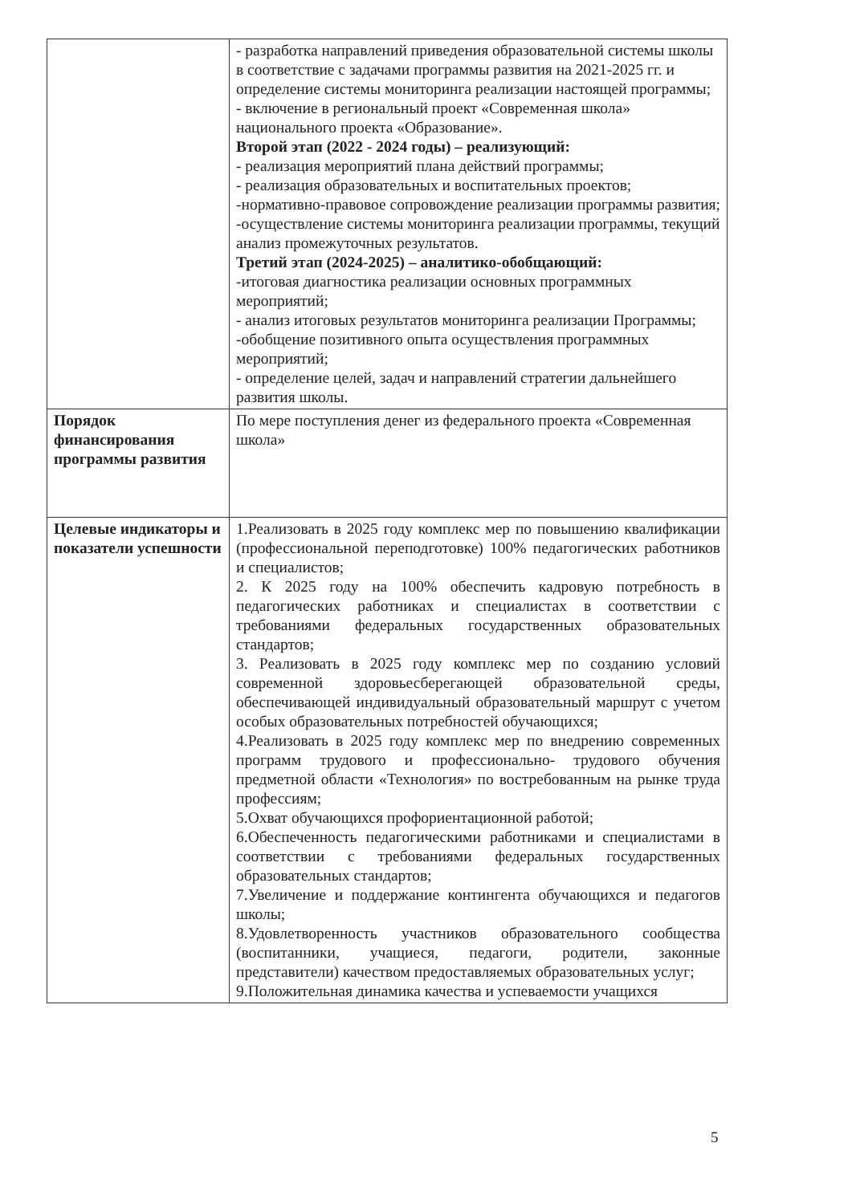| | - разработка направлений приведения образовательной системы школы в соответствие с задачами программы развития на 2021-2025 гг. и определение системы мониторинга реализации настоящей программы; - включение в региональный проект «Современная школа» национального проекта «Образование». Второй этап (2022 - 2024 годы) – реализующий: - реализация мероприятий плана действий программы; - реализация образовательных и воспитательных проектов; -нормативно-правовое сопровождение реализации программы развития; -осуществление системы мониторинга реализации программы, текущий анализ промежуточных результатов. Третий этап (2024-2025) – аналитико-обобщающий: -итоговая диагностика реализации основных программных мероприятий; - анализ итоговых результатов мониторинга реализации Программы; -обобщение позитивного опыта осуществления программных мероприятий; - определение целей, задач и направлений стратегии дальнейшего развития школы. |
| Порядок финансирования программы развития | По мере поступления денег из федерального проекта «Современная школа» |
| Целевые индикаторы и показатели успешности | 1.Реализовать в 2025 году комплекс мер по повышению квалификации (профессиональной переподготовке) 100% педагогических работников и специалистов; 2. К 2025 году на 100% обеспечить кадровую потребность в педагогических работниках и специалистах в соответствии с требованиями федеральных государственных образовательных стандартов; 3. Реализовать в 2025 году комплекс мер по созданию условий современной здоровьесберегающей образовательной среды, обеспечивающей индивидуальный образовательный маршрут с учетом особых образовательных потребностей обучающихся; 4.Реализовать в 2025 году комплекс мер по внедрению современных программ трудового и профессионально- трудового обучения предметной области «Технология» по востребованным на рынке труда профессиям; 5.Охват обучающихся профориентационной работой; 6.Обеспеченность педагогическими работниками и специалистами в соответствии с требованиями федеральных государственных образовательных стандартов; 7.Увеличение и поддержание контингента обучающихся и педагогов школы; 8.Удовлетворенность участников образовательного сообщества (воспитанники, учащиеся, педагоги, родители, законные представители) качеством предоставляемых образовательных услуг; 9.Положительная динамика качества и успеваемости учащихся |
5